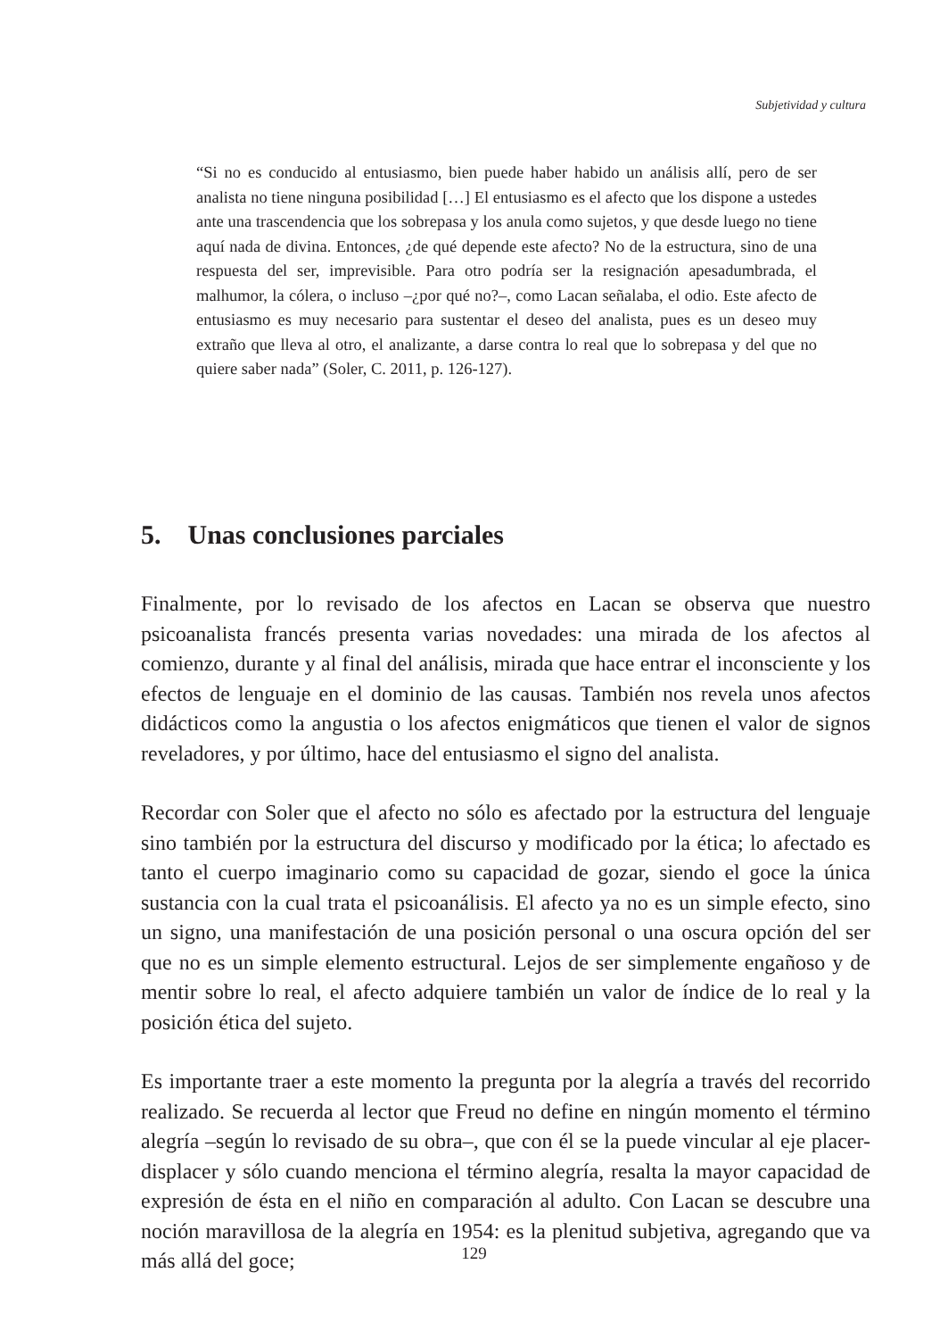Subjetividad y cultura
“Si no es conducido al entusiasmo, bien puede haber habido un análisis allí, pero de ser analista no tiene ninguna posibilidad […] El entusiasmo es el afecto que los dispone a ustedes ante una trascendencia que los sobrepasa y los anula como sujetos, y que desde luego no tiene aquí nada de divina. Entonces, ¿de qué depende este afecto? No de la estructura, sino de una respuesta del ser, imprevisible. Para otro podría ser la resignación apesadumbrada, el malhumor, la cólera, o incluso –¿por qué no?–, como Lacan señalaba, el odio. Este afecto de entusiasmo es muy necesario para sustentar el deseo del analista, pues es un deseo muy extraño que lleva al otro, el analizante, a darse contra lo real que lo sobrepasa y del que no quiere saber nada” (Soler, C. 2011, p. 126-127).
5. Unas conclusiones parciales
Finalmente, por lo revisado de los afectos en Lacan se observa que nuestro psicoanalista francés presenta varias novedades: una mirada de los afectos al comienzo, durante y al final del análisis, mirada que hace entrar el inconsciente y los efectos de lenguaje en el dominio de las causas. También nos revela unos afectos didácticos como la angustia o los afectos enigmáticos que tienen el valor de signos reveladores, y por último, hace del entusiasmo el signo del analista.
Recordar con Soler que el afecto no sólo es afectado por la estructura del lenguaje sino también por la estructura del discurso y modificado por la ética; lo afectado es tanto el cuerpo imaginario como su capacidad de gozar, siendo el goce la única sustancia con la cual trata el psicoanálisis. El afecto ya no es un simple efecto, sino un signo, una manifestación de una posición personal o una oscura opción del ser que no es un simple elemento estructural. Lejos de ser simplemente engañoso y de mentir sobre lo real, el afecto adquiere también un valor de índice de lo real y la posición ética del sujeto.
Es importante traer a este momento la pregunta por la alegría a través del recorrido realizado. Se recuerda al lector que Freud no define en ningún momento el término alegría –según lo revisado de su obra–, que con él se la puede vincular al eje placer-displacer y sólo cuando menciona el término alegría, resalta la mayor capacidad de expresión de ésta en el niño en comparación al adulto. Con Lacan se descubre una noción maravillosa de la alegría en 1954: es la plenitud subjetiva, agregando que va más allá del goce;
129